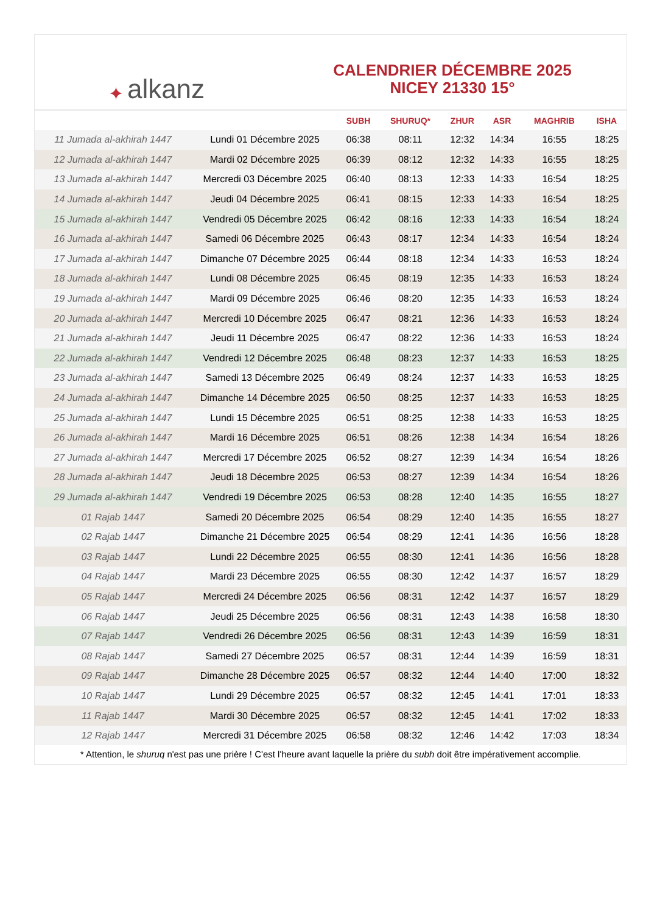✦ alkanz
CALENDRIER DÉCEMBRE 2025
NICEY 21330 15°
| | | SUBH | SHURUQ* | ZHUR | ASR | MAGHRIB | ISHA |
| --- | --- | --- | --- | --- | --- | --- | --- |
| 11 Jumada al-akhirah 1447 | Lundi 01 Décembre 2025 | 06:38 | 08:11 | 12:32 | 14:34 | 16:55 | 18:25 |
| 12 Jumada al-akhirah 1447 | Mardi 02 Décembre 2025 | 06:39 | 08:12 | 12:32 | 14:33 | 16:55 | 18:25 |
| 13 Jumada al-akhirah 1447 | Mercredi 03 Décembre 2025 | 06:40 | 08:13 | 12:33 | 14:33 | 16:54 | 18:25 |
| 14 Jumada al-akhirah 1447 | Jeudi 04 Décembre 2025 | 06:41 | 08:15 | 12:33 | 14:33 | 16:54 | 18:25 |
| 15 Jumada al-akhirah 1447 | Vendredi 05 Décembre 2025 | 06:42 | 08:16 | 12:33 | 14:33 | 16:54 | 18:24 |
| 16 Jumada al-akhirah 1447 | Samedi 06 Décembre 2025 | 06:43 | 08:17 | 12:34 | 14:33 | 16:54 | 18:24 |
| 17 Jumada al-akhirah 1447 | Dimanche 07 Décembre 2025 | 06:44 | 08:18 | 12:34 | 14:33 | 16:53 | 18:24 |
| 18 Jumada al-akhirah 1447 | Lundi 08 Décembre 2025 | 06:45 | 08:19 | 12:35 | 14:33 | 16:53 | 18:24 |
| 19 Jumada al-akhirah 1447 | Mardi 09 Décembre 2025 | 06:46 | 08:20 | 12:35 | 14:33 | 16:53 | 18:24 |
| 20 Jumada al-akhirah 1447 | Mercredi 10 Décembre 2025 | 06:47 | 08:21 | 12:36 | 14:33 | 16:53 | 18:24 |
| 21 Jumada al-akhirah 1447 | Jeudi 11 Décembre 2025 | 06:47 | 08:22 | 12:36 | 14:33 | 16:53 | 18:24 |
| 22 Jumada al-akhirah 1447 | Vendredi 12 Décembre 2025 | 06:48 | 08:23 | 12:37 | 14:33 | 16:53 | 18:25 |
| 23 Jumada al-akhirah 1447 | Samedi 13 Décembre 2025 | 06:49 | 08:24 | 12:37 | 14:33 | 16:53 | 18:25 |
| 24 Jumada al-akhirah 1447 | Dimanche 14 Décembre 2025 | 06:50 | 08:25 | 12:37 | 14:33 | 16:53 | 18:25 |
| 25 Jumada al-akhirah 1447 | Lundi 15 Décembre 2025 | 06:51 | 08:25 | 12:38 | 14:33 | 16:53 | 18:25 |
| 26 Jumada al-akhirah 1447 | Mardi 16 Décembre 2025 | 06:51 | 08:26 | 12:38 | 14:34 | 16:54 | 18:26 |
| 27 Jumada al-akhirah 1447 | Mercredi 17 Décembre 2025 | 06:52 | 08:27 | 12:39 | 14:34 | 16:54 | 18:26 |
| 28 Jumada al-akhirah 1447 | Jeudi 18 Décembre 2025 | 06:53 | 08:27 | 12:39 | 14:34 | 16:54 | 18:26 |
| 29 Jumada al-akhirah 1447 | Vendredi 19 Décembre 2025 | 06:53 | 08:28 | 12:40 | 14:35 | 16:55 | 18:27 |
| 01 Rajab 1447 | Samedi 20 Décembre 2025 | 06:54 | 08:29 | 12:40 | 14:35 | 16:55 | 18:27 |
| 02 Rajab 1447 | Dimanche 21 Décembre 2025 | 06:54 | 08:29 | 12:41 | 14:36 | 16:56 | 18:28 |
| 03 Rajab 1447 | Lundi 22 Décembre 2025 | 06:55 | 08:30 | 12:41 | 14:36 | 16:56 | 18:28 |
| 04 Rajab 1447 | Mardi 23 Décembre 2025 | 06:55 | 08:30 | 12:42 | 14:37 | 16:57 | 18:29 |
| 05 Rajab 1447 | Mercredi 24 Décembre 2025 | 06:56 | 08:31 | 12:42 | 14:37 | 16:57 | 18:29 |
| 06 Rajab 1447 | Jeudi 25 Décembre 2025 | 06:56 | 08:31 | 12:43 | 14:38 | 16:58 | 18:30 |
| 07 Rajab 1447 | Vendredi 26 Décembre 2025 | 06:56 | 08:31 | 12:43 | 14:39 | 16:59 | 18:31 |
| 08 Rajab 1447 | Samedi 27 Décembre 2025 | 06:57 | 08:31 | 12:44 | 14:39 | 16:59 | 18:31 |
| 09 Rajab 1447 | Dimanche 28 Décembre 2025 | 06:57 | 08:32 | 12:44 | 14:40 | 17:00 | 18:32 |
| 10 Rajab 1447 | Lundi 29 Décembre 2025 | 06:57 | 08:32 | 12:45 | 14:41 | 17:01 | 18:33 |
| 11 Rajab 1447 | Mardi 30 Décembre 2025 | 06:57 | 08:32 | 12:45 | 14:41 | 17:02 | 18:33 |
| 12 Rajab 1447 | Mercredi 31 Décembre 2025 | 06:58 | 08:32 | 12:46 | 14:42 | 17:03 | 18:34 |
* Attention, le shuruq n'est pas une prière ! C'est l'heure avant laquelle la prière du subh doit être impérativement accomplie.